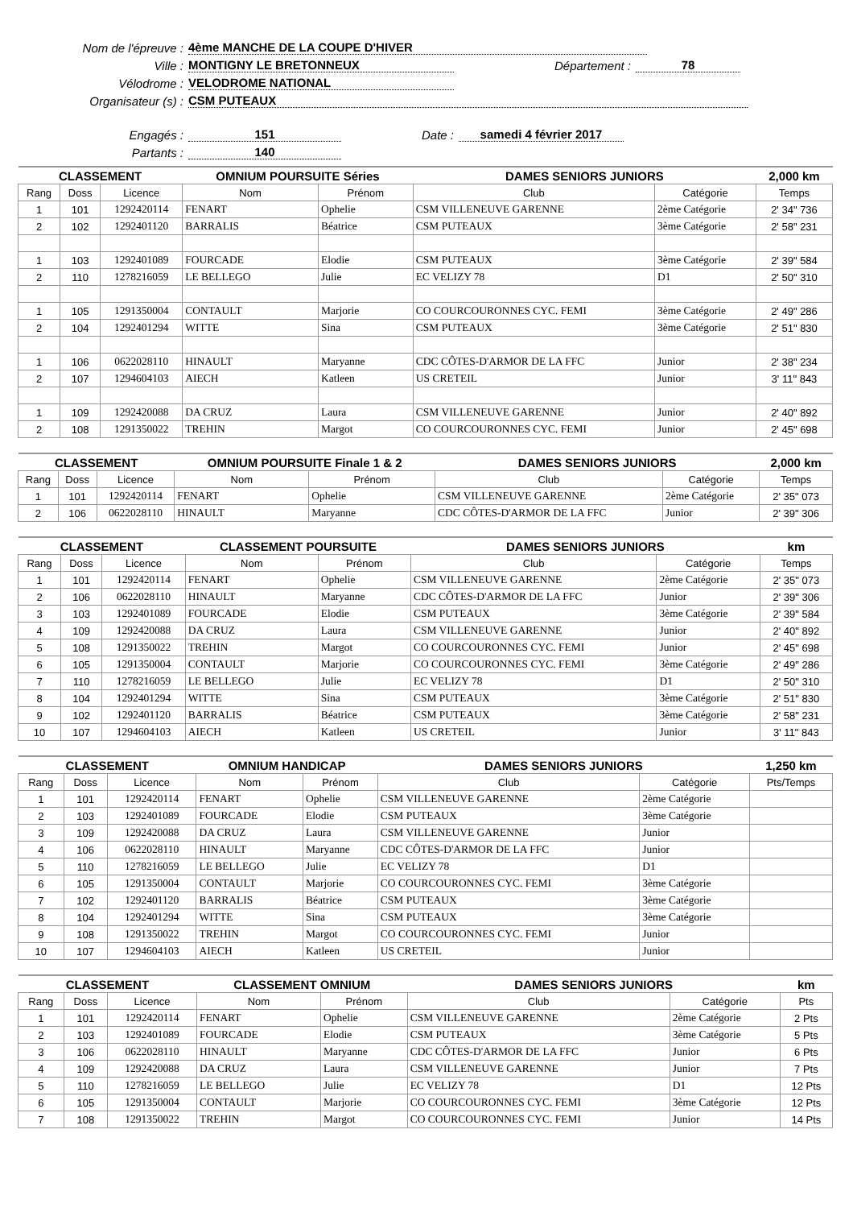Nom de l'épreuve : 4ème MANCHE DE LA COUPE D'HIVER
Ville : MONTIGNY LE BRETONNEUX Département : 78
Vélodrome : VELODROME NATIONAL
Organisateur (s) : CSM PUTEAUX
Engagés : 151 Date : samedi 4 février 2017
Partants : 140
| CLASSEMENT | | | OMNIUM POURSUITE Séries | | DAMES SENIORS JUNIORS | | 2,000 km |
| --- | --- | --- | --- | --- | --- | --- | --- |
| Rang | Doss | Licence | Nom | Prénom | Club | Catégorie | Temps |
| 1 | 101 | 1292420114 | FENART | Ophelie | CSM VILLENEUVE GARENNE | 2ème Catégorie | 2' 34" 736 |
| 2 | 102 | 1292401120 | BARRALIS | Béatrice | CSM PUTEAUX | 3ème Catégorie | 2' 58" 231 |
| 1 | 103 | 1292401089 | FOURCADE | Elodie | CSM PUTEAUX | 3ème Catégorie | 2' 39" 584 |
| 2 | 110 | 1278216059 | LE BELLEGO | Julie | EC VELIZY 78 | D1 | 2' 50" 310 |
| 1 | 105 | 1291350004 | CONTAULT | Marjorie | CO COURCOURONNES CYC. FEMI | 3ème Catégorie | 2' 49" 286 |
| 2 | 104 | 1292401294 | WITTE | Sina | CSM PUTEAUX | 3ème Catégorie | 2' 51" 830 |
| 1 | 106 | 0622028110 | HINAULT | Maryanne | CDC CÔTES-D'ARMOR DE LA FFC | Junior | 2' 38" 234 |
| 2 | 107 | 1294604103 | AIECH | Katleen | US CRETEIL | Junior | 3' 11" 843 |
| 1 | 109 | 1292420088 | DA CRUZ | Laura | CSM VILLENEUVE GARENNE | Junior | 2' 40" 892 |
| 2 | 108 | 1291350022 | TREHIN | Margot | CO COURCOURONNES CYC. FEMI | Junior | 2' 45" 698 |
| CLASSEMENT | | | OMNIUM POURSUITE Finale 1 & 2 | | DAMES SENIORS JUNIORS | | 2,000 km |
| --- | --- | --- | --- | --- | --- | --- | --- |
| Rang | Doss | Licence | Nom | Prénom | Club | Catégorie | Temps |
| 1 | 101 | 1292420114 | FENART | Ophelie | CSM VILLENEUVE GARENNE | 2ème Catégorie | 2' 35" 073 |
| 2 | 106 | 0622028110 | HINAULT | Maryanne | CDC CÔTES-D'ARMOR DE LA FFC | Junior | 2' 39" 306 |
| CLASSEMENT | | | CLASSEMENT POURSUITE | | DAMES SENIORS JUNIORS | | km |
| --- | --- | --- | --- | --- | --- | --- | --- |
| Rang | Doss | Licence | Nom | Prénom | Club | Catégorie | Temps |
| 1 | 101 | 1292420114 | FENART | Ophelie | CSM VILLENEUVE GARENNE | 2ème Catégorie | 2' 35" 073 |
| 2 | 106 | 0622028110 | HINAULT | Maryanne | CDC CÔTES-D'ARMOR DE LA FFC | Junior | 2' 39" 306 |
| 3 | 103 | 1292401089 | FOURCADE | Elodie | CSM PUTEAUX | 3ème Catégorie | 2' 39" 584 |
| 4 | 109 | 1292420088 | DA CRUZ | Laura | CSM VILLENEUVE GARENNE | Junior | 2' 40" 892 |
| 5 | 108 | 1291350022 | TREHIN | Margot | CO COURCOURONNES CYC. FEMI | Junior | 2' 45" 698 |
| 6 | 105 | 1291350004 | CONTAULT | Marjorie | CO COURCOURONNES CYC. FEMI | 3ème Catégorie | 2' 49" 286 |
| 7 | 110 | 1278216059 | LE BELLEGO | Julie | EC VELIZY 78 | D1 | 2' 50" 310 |
| 8 | 104 | 1292401294 | WITTE | Sina | CSM PUTEAUX | 3ème Catégorie | 2' 51" 830 |
| 9 | 102 | 1292401120 | BARRALIS | Béatrice | CSM PUTEAUX | 3ème Catégorie | 2' 58" 231 |
| 10 | 107 | 1294604103 | AIECH | Katleen | US CRETEIL | Junior | 3' 11" 843 |
| CLASSEMENT | | | OMNIUM HANDICAP | | DAMES SENIORS JUNIORS | | 1,250 km |
| --- | --- | --- | --- | --- | --- | --- | --- |
| Rang | Doss | Licence | Nom | Prénom | Club | Catégorie | Pts/Temps |
| 1 | 101 | 1292420114 | FENART | Ophelie | CSM VILLENEUVE GARENNE | 2ème Catégorie | |
| 2 | 103 | 1292401089 | FOURCADE | Elodie | CSM PUTEAUX | 3ème Catégorie | |
| 3 | 109 | 1292420088 | DA CRUZ | Laura | CSM VILLENEUVE GARENNE | Junior | |
| 4 | 106 | 0622028110 | HINAULT | Maryanne | CDC CÔTES-D'ARMOR DE LA FFC | Junior | |
| 5 | 110 | 1278216059 | LE BELLEGO | Julie | EC VELIZY 78 | D1 | |
| 6 | 105 | 1291350004 | CONTAULT | Marjorie | CO COURCOURONNES CYC. FEMI | 3ème Catégorie | |
| 7 | 102 | 1292401120 | BARRALIS | Béatrice | CSM PUTEAUX | 3ème Catégorie | |
| 8 | 104 | 1292401294 | WITTE | Sina | CSM PUTEAUX | 3ème Catégorie | |
| 9 | 108 | 1291350022 | TREHIN | Margot | CO COURCOURONNES CYC. FEMI | Junior | |
| 10 | 107 | 1294604103 | AIECH | Katleen | US CRETEIL | Junior | |
| CLASSEMENT | | | CLASSEMENT OMNIUM | | DAMES SENIORS JUNIORS | | km |
| --- | --- | --- | --- | --- | --- | --- | --- |
| Rang | Doss | Licence | Nom | Prénom | Club | Catégorie | Pts |
| 1 | 101 | 1292420114 | FENART | Ophelie | CSM VILLENEUVE GARENNE | 2ème Catégorie | 2 Pts |
| 2 | 103 | 1292401089 | FOURCADE | Elodie | CSM PUTEAUX | 3ème Catégorie | 5 Pts |
| 3 | 106 | 0622028110 | HINAULT | Maryanne | CDC CÔTES-D'ARMOR DE LA FFC | Junior | 6 Pts |
| 4 | 109 | 1292420088 | DA CRUZ | Laura | CSM VILLENEUVE GARENNE | Junior | 7 Pts |
| 5 | 110 | 1278216059 | LE BELLEGO | Julie | EC VELIZY 78 | D1 | 12 Pts |
| 6 | 105 | 1291350004 | CONTAULT | Marjorie | CO COURCOURONNES CYC. FEMI | 3ème Catégorie | 12 Pts |
| 7 | 108 | 1291350022 | TREHIN | Margot | CO COURCOURONNES CYC. FEMI | Junior | 14 Pts |